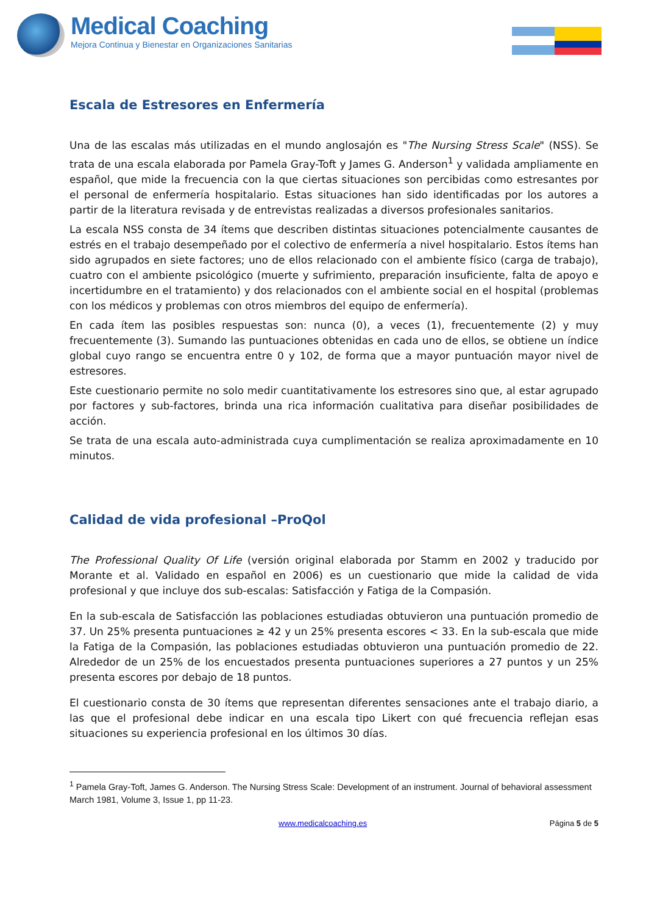Medical Coaching
Mejora Continua y Bienestar en Organizaciones Sanitarias
Escala de Estresores en Enfermería
Una de las escalas más utilizadas en el mundo anglosajón es "The Nursing Stress Scale" (NSS). Se trata de una escala elaborada por Pamela Gray-Toft y James G. Anderson<sup>1</sup> y validada ampliamente en español, que mide la frecuencia con la que ciertas situaciones son percibidas como estresantes por el personal de enfermería hospitalario. Estas situaciones han sido identificadas por los autores a partir de la literatura revisada y de entrevistas realizadas a diversos profesionales sanitarios.
La escala NSS consta de 34 ítems que describen distintas situaciones potencialmente causantes de estrés en el trabajo desempeñado por el colectivo de enfermería a nivel hospitalario. Estos ítems han sido agrupados en siete factores; uno de ellos relacionado con el ambiente físico (carga de trabajo), cuatro con el ambiente psicológico (muerte y sufrimiento, preparación insuficiente, falta de apoyo e incertidumbre en el tratamiento) y dos relacionados con el ambiente social en el hospital (problemas con los médicos y problemas con otros miembros del equipo de enfermería).
En cada ítem las posibles respuestas son: nunca (0), a veces (1), frecuentemente (2) y muy frecuentemente (3). Sumando las puntuaciones obtenidas en cada uno de ellos, se obtiene un índice global cuyo rango se encuentra entre 0 y 102, de forma que a mayor puntuación mayor nivel de estresores.
Este cuestionario permite no solo medir cuantitativamente los estresores sino que, al estar agrupado por factores y sub-factores, brinda una rica información cualitativa para diseñar posibilidades de acción.
Se trata de una escala auto-administrada cuya cumplimentación se realiza aproximadamente en 10 minutos.
Calidad de vida profesional –ProQol
The Professional Quality Of Life (versión original elaborada por Stamm en 2002 y traducido por Morante et al. Validado en español en 2006) es un cuestionario que mide la calidad de vida profesional y que incluye dos sub-escalas: Satisfacción y Fatiga de la Compasión.
En la sub-escala de Satisfacción las poblaciones estudiadas obtuvieron una puntuación promedio de 37. Un 25% presenta puntuaciones ≥ 42 y un 25% presenta escores < 33. En la sub-escala que mide la Fatiga de la Compasión, las poblaciones estudiadas obtuvieron una puntuación promedio de 22. Alrededor de un 25% de los encuestados presenta puntuaciones superiores a 27 puntos y un 25% presenta escores por debajo de 18 puntos.
El cuestionario consta de 30 ítems que representan diferentes sensaciones ante el trabajo diario, a las que el profesional debe indicar en una escala tipo Likert con qué frecuencia reflejan esas situaciones su experiencia profesional en los últimos 30 días.
<sup>1</sup> Pamela Gray-Toft, James G. Anderson. The Nursing Stress Scale: Development of an instrument. Journal of behavioral assessment March 1981, Volume 3, Issue 1, pp 11-23.
www.medicalcoaching.es Página 5 de 5